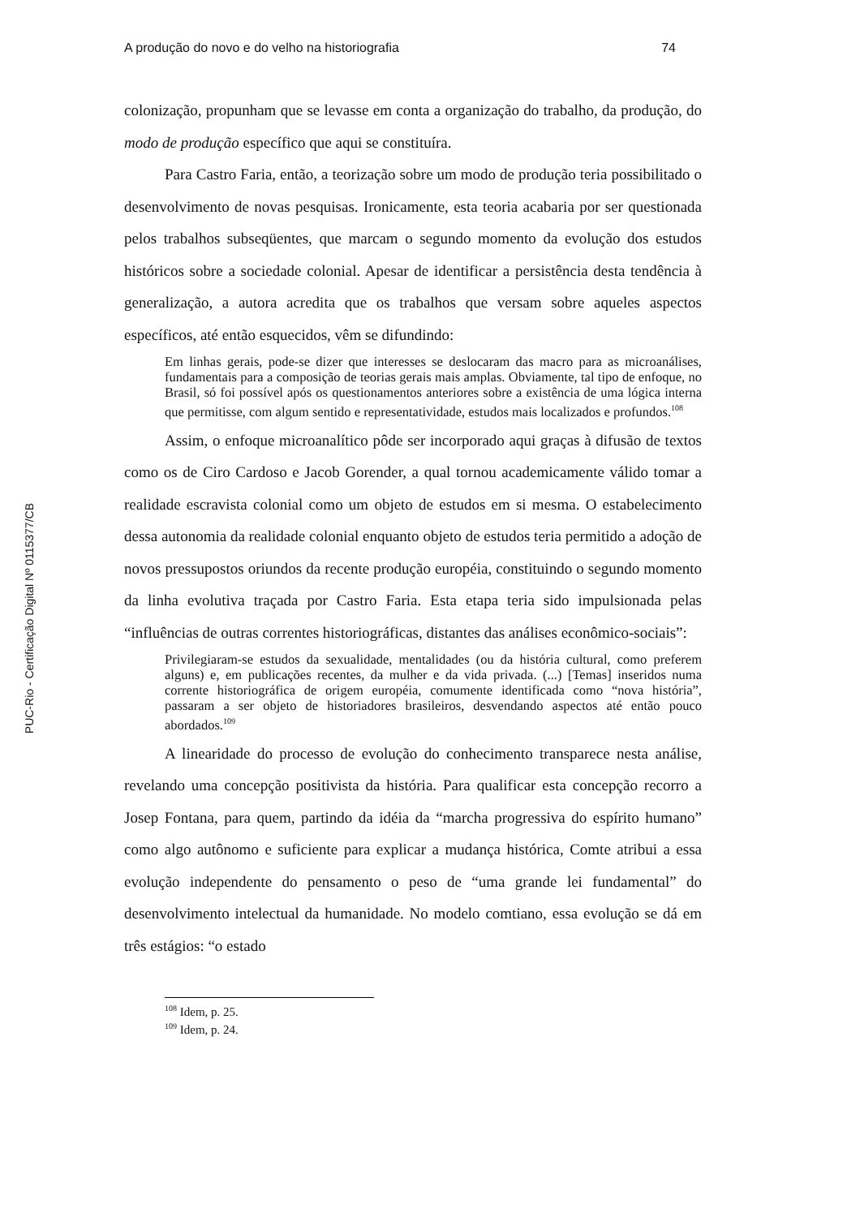PUC-Rio - Certificação Digital Nº 0115377/CB
A produção do novo e do velho na historiografia 74
colonização, propunham que se levasse em conta a organização do trabalho, da produção, do modo de produção específico que aqui se constituíra.
Para Castro Faria, então, a teorização sobre um modo de produção teria possibilitado o desenvolvimento de novas pesquisas. Ironicamente, esta teoria acabaria por ser questionada pelos trabalhos subseqüentes, que marcam o segundo momento da evolução dos estudos históricos sobre a sociedade colonial. Apesar de identificar a persistência desta tendência à generalização, a autora acredita que os trabalhos que versam sobre aqueles aspectos específicos, até então esquecidos, vêm se difundindo:
Em linhas gerais, pode-se dizer que interesses se deslocaram das macro para as microanálises, fundamentais para a composição de teorias gerais mais amplas. Obviamente, tal tipo de enfoque, no Brasil, só foi possível após os questionamentos anteriores sobre a existência de uma lógica interna que permitisse, com algum sentido e representatividade, estudos mais localizados e profundos.<sup>108</sup>
Assim, o enfoque microanalítico pôde ser incorporado aqui graças à difusão de textos como os de Ciro Cardoso e Jacob Gorender, a qual tornou academicamente válido tomar a realidade escravista colonial como um objeto de estudos em si mesma. O estabelecimento dessa autonomia da realidade colonial enquanto objeto de estudos teria permitido a adoção de novos pressupostos oriundos da recente produção européia, constituindo o segundo momento da linha evolutiva traçada por Castro Faria. Esta etapa teria sido impulsionada pelas “influências de outras correntes historiográficas, distantes das análises econômico-sociais”:
Privilegiaram-se estudos da sexualidade, mentalidades (ou da história cultural, como preferem alguns) e, em publicações recentes, da mulher e da vida privada. (...) [Temas] inseridos numa corrente historiográfica de origem européia, comumente identificada como “nova história”, passaram a ser objeto de historiadores brasileiros, desvendando aspectos até então pouco abordados.<sup>109</sup>
A linearidade do processo de evolução do conhecimento transparece nesta análise, revelando uma concepção positivista da história. Para qualificar esta concepção recorro a Josep Fontana, para quem, partindo da idéia da “marcha progressiva do espírito humano” como algo autônomo e suficiente para explicar a mudança histórica, Comte atribui a essa evolução independente do pensamento o peso de “uma grande lei fundamental” do desenvolvimento intelectual da humanidade. No modelo comtiano, essa evolução se dá em três estágios: “o estado
<sup>108</sup> Idem, p. 25.
<sup>109</sup> Idem, p. 24.